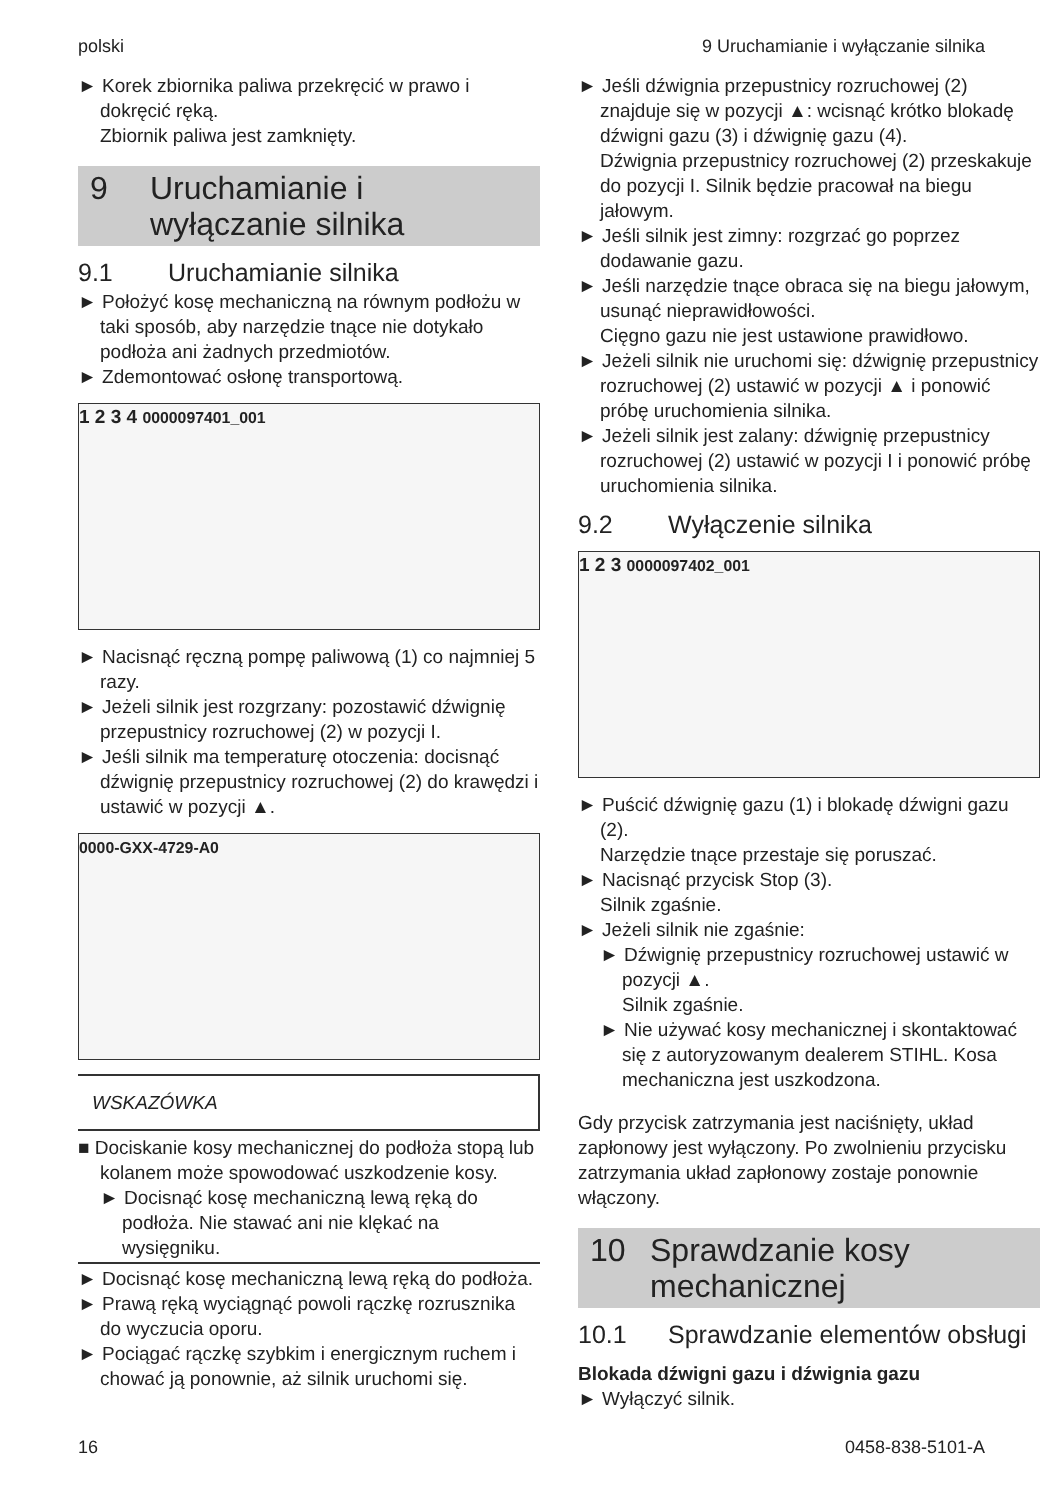polski 9 Uruchamianie i wyłączanie silnika
► Korek zbiornika paliwa przekręcić w prawo i dokręcić ręką.
Zbiornik paliwa jest zamknięty.
9 Uruchamianie i wyłączanie silnika
9.1 Uruchamianie silnika
► Położyć kosę mechaniczną na równym podłożu w taki sposób, aby narzędzie tnące nie dotykało podłoża ani żadnych przedmiotów.
► Zdemontować osłonę transportową.
1 2 3 4 0000097401_001
► Nacisnąć ręczną pompę paliwową (1) co najmniej 5 razy.
► Jeżeli silnik jest rozgrzany: pozostawić dźwignię przepustnicy rozruchowej (2) w pozycji I.
► Jeśli silnik ma temperaturę otoczenia: docisnąć dźwignię przepustnicy rozruchowej (2) do krawędzi i ustawić w pozycji ▲.
0000-GXX-4729-A0
WSKAZÓWKA
■ Dociskanie kosy mechanicznej do podłoża stopą lub kolanem może spowodować uszkodzenie kosy.
► Docisnąć kosę mechaniczną lewą ręką do podłoża. Nie stawać ani nie klękać na wysięgniku.
► Docisnąć kosę mechaniczną lewą ręką do podłoża.
► Prawą ręką wyciągnąć powoli rączkę rozrusznika do wyczucia oporu.
► Pociągać rączkę szybkim i energicznym ruchem i chować ją ponownie, aż silnik uruchomi się.
► Jeśli dźwignia przepustnicy rozruchowej (2) znajduje się w pozycji ▲: wcisnąć krótko blokadę dźwigni gazu (3) i dźwignię gazu (4).
Dźwignia przepustnicy rozruchowej (2) przeskakuje do pozycji I. Silnik będzie pracował na biegu jałowym.
► Jeśli silnik jest zimny: rozgrzać go poprzez dodawanie gazu.
► Jeśli narzędzie tnące obraca się na biegu jałowym, usunąć nieprawidłowości.
Cięgno gazu nie jest ustawione prawidłowo.
► Jeżeli silnik nie uruchomi się: dźwignię przepustnicy rozruchowej (2) ustawić w pozycji ▲ i ponowić próbę uruchomienia silnika.
► Jeżeli silnik jest zalany: dźwignię przepustnicy rozruchowej (2) ustawić w pozycji I i ponowić próbę uruchomienia silnika.
9.2 Wyłączenie silnika
1 2 3 0000097402_001
► Puścić dźwignię gazu (1) i blokadę dźwigni gazu (2).
Narzędzie tnące przestaje się poruszać.
► Nacisnąć przycisk Stop (3).
Silnik zgaśnie.
► Jeżeli silnik nie zgaśnie:
► Dźwignię przepustnicy rozruchowej ustawić w pozycji ▲.
Silnik zgaśnie.
► Nie używać kosy mechanicznej i skontaktować się z autoryzowanym dealerem STIHL. Kosa mechaniczna jest uszkodzona.
Gdy przycisk zatrzymania jest naciśnięty, układ zapłonowy jest wyłączony. Po zwolnieniu przycisku zatrzymania układ zapłonowy zostaje ponownie włączony.
10 Sprawdzanie kosy mechanicznej
10.1 Sprawdzanie elementów obsługi
Blokada dźwigni gazu i dźwignia gazu
► Wyłączyć silnik.
16 0458-838-5101-A